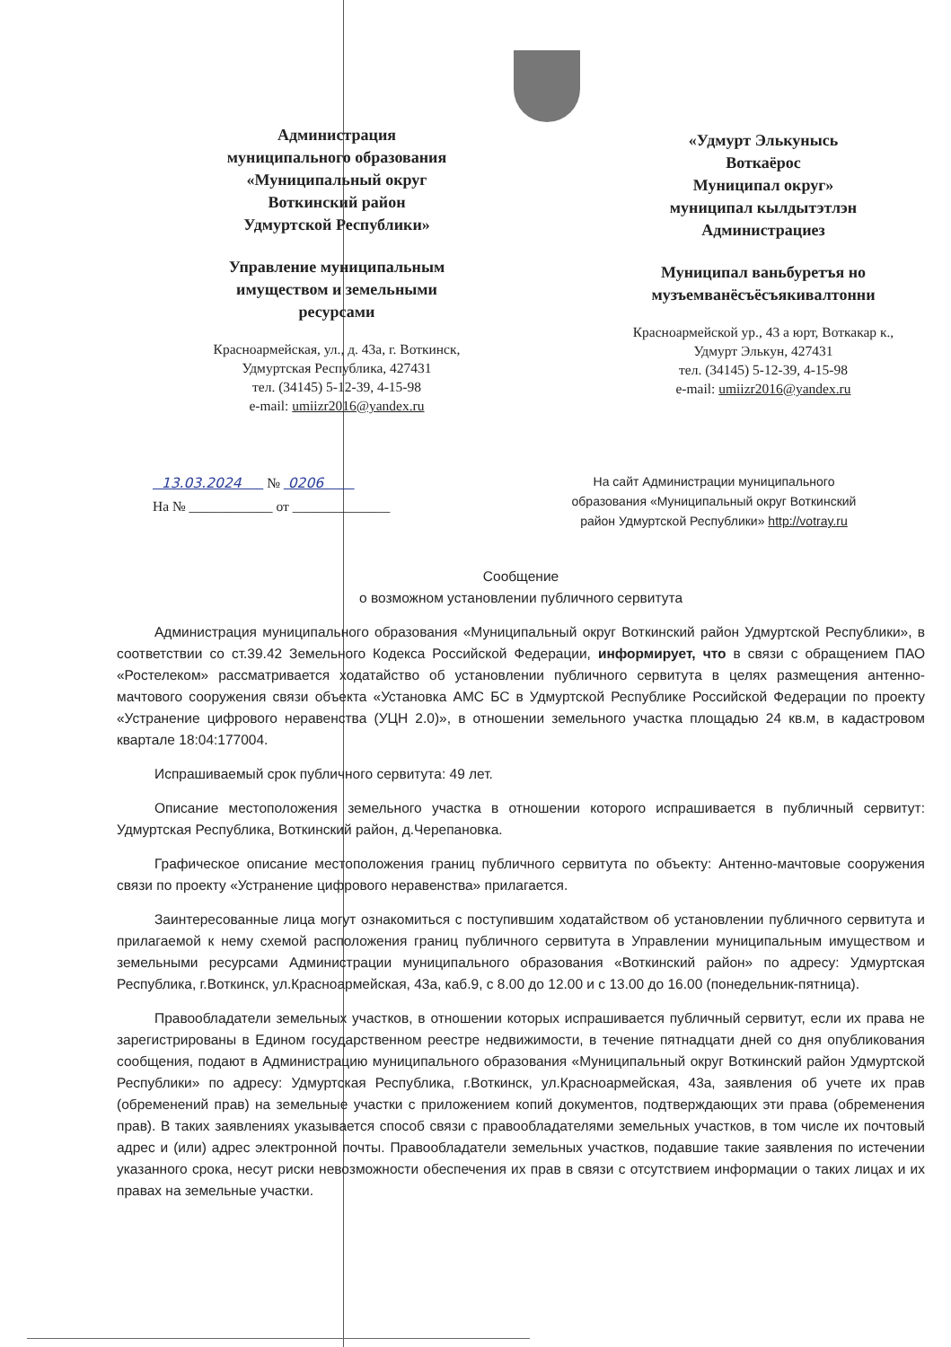Администрация
муниципального образования
«Муниципальный округ
Воткинский район
Удмуртской Республики»
Управление муниципальным
имуществом и земельными
ресурсами
Красноармейская, ул., д. 43а, г. Воткинск,
Удмуртская Республика, 427431
тел. (34145) 5-12-39, 4-15-98
e-mail: umiizr2016@yandex.ru
«Удмурт Элькунысь
Воткаёрос
Муниципал округ»
муниципал кылдытэтлэн
Администрациез
Муниципал ваньбуретъя но
музъемванёсъёсъякивалтонни
Красноармейской ур., 43 а юрт, Воткакар к.,
Удмурт Элькун, 427431
тел. (34145) 5-12-39, 4-15-98
e-mail: umiizr2016@yandex.ru
13.03.2024 № 0206
На № ____________ от ______________
На сайт Администрации муниципального образования «Муниципальный округ Воткинский район Удмуртской Республики» http://votray.ru
Сообщение
о возможном установлении публичного сервитута
Администрация муниципального образования «Муниципальный округ Воткинский район Удмуртской Республики», в соответствии со ст.39.42 Земельного Кодекса Российской Федерации, информирует, что в связи с обращением ПАО «Ростелеком» рассматривается ходатайство об установлении публичного сервитута в целях размещения антенно-мачтового сооружения связи объекта «Установка АМС БС в Удмуртской Республике Российской Федерации по проекту «Устранение цифрового неравенства (УЦН 2.0)», в отношении земельного участка площадью 24 кв.м, в кадастровом квартале 18:04:177004.
Испрашиваемый срок публичного сервитута: 49 лет.
Описание местоположения земельного участка в отношении которого испрашивается в публичный сервитут: Удмуртская Республика, Воткинский район, д.Черепановка.
Графическое описание местоположения границ публичного сервитута по объекту: Антенно-мачтовые сооружения связи по проекту «Устранение цифрового неравенства» прилагается.
Заинтересованные лица могут ознакомиться с поступившим ходатайством об установлении публичного сервитута и прилагаемой к нему схемой расположения границ публичного сервитута в Управлении муниципальным имуществом и земельными ресурсами Администрации муниципального образования «Воткинский район» по адресу: Удмуртская Республика, г.Воткинск, ул.Красноармейская, 43а, каб.9, с 8.00 до 12.00 и с 13.00 до 16.00 (понедельник-пятница).
Правообладатели земельных участков, в отношении которых испрашивается публичный сервитут, если их права не зарегистрированы в Едином государственном реестре недвижимости, в течение пятнадцати дней со дня опубликования сообщения, подают в Администрацию муниципального образования «Муниципальный округ Воткинский район Удмуртской Республики» по адресу: Удмуртская Республика, г.Воткинск, ул.Красноармейская, 43а, заявления об учете их прав (обременений прав) на земельные участки с приложением копий документов, подтверждающих эти права (обременения прав). В таких заявлениях указывается способ связи с правообладателями земельных участков, в том числе их почтовый адрес и (или) адрес электронной почты. Правообладатели земельных участков, подавшие такие заявления по истечении указанного срока, несут риски невозможности обеспечения их прав в связи с отсутствием информации о таких лицах и их правах на земельные участки.